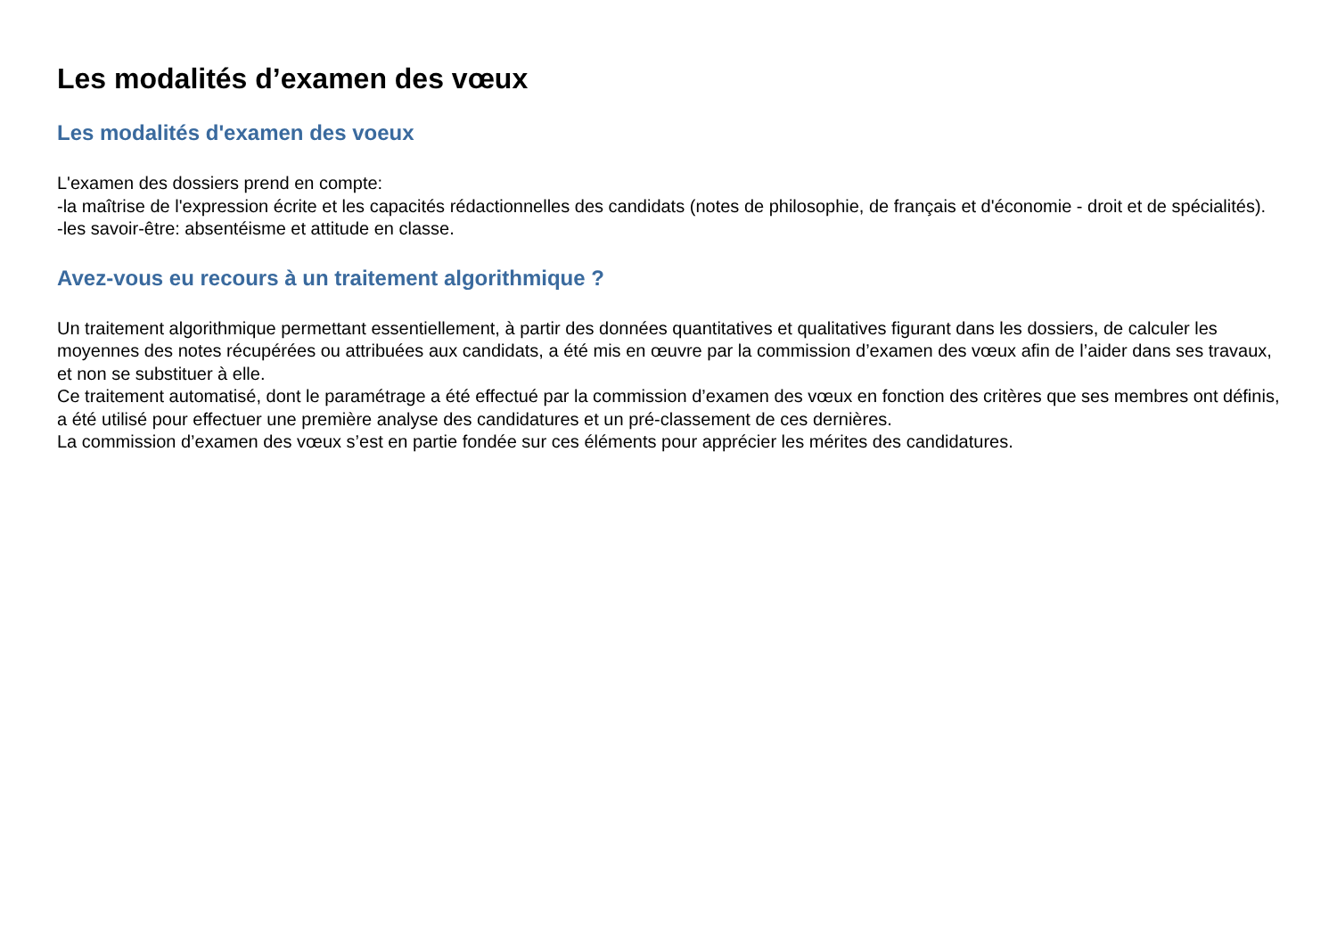Les modalités d’examen des vœux
Les modalités d'examen des voeux
L'examen des dossiers prend en compte:
-la maîtrise de l'expression écrite et les capacités rédactionnelles des candidats (notes de philosophie, de français et d'économie - droit et de spécialités).
-les savoir-être: absentéisme et attitude en classe.
Avez-vous eu recours à un traitement algorithmique ?
Un traitement algorithmique permettant essentiellement, à partir des données quantitatives et qualitatives figurant dans les dossiers, de calculer les moyennes des notes récupérées ou attribuées aux candidats, a été mis en œuvre par la commission d’examen des vœux afin de l’aider dans ses travaux, et non se substituer à elle.
Ce traitement automatisé, dont le paramétrage a été effectué par la commission d’examen des vœux en fonction des critères que ses membres ont définis, a été utilisé pour effectuer une première analyse des candidatures et un pré-classement de ces dernières.
La commission d’examen des vœux s’est en partie fondée sur ces éléments pour apprécier les mérites des candidatures.